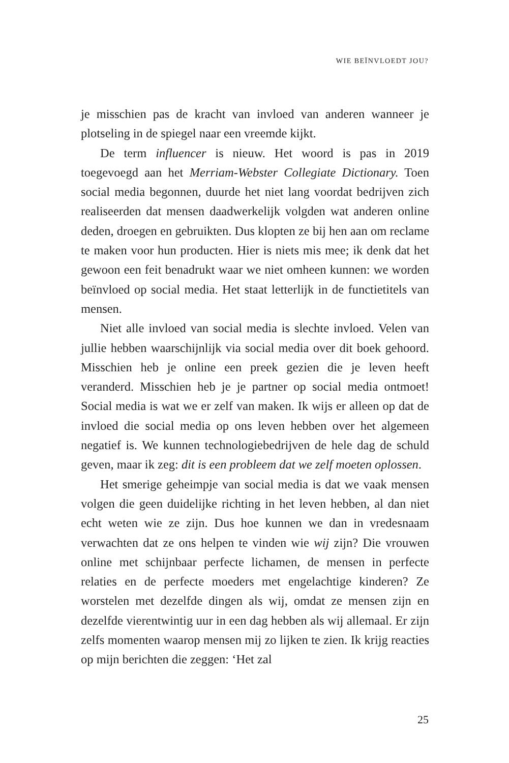WIE BEÏNVLOEDT JOU?
je misschien pas de kracht van invloed van anderen wanneer je plotseling in de spiegel naar een vreemde kijkt.
De term influencer is nieuw. Het woord is pas in 2019 toegevoegd aan het Merriam-Webster Collegiate Dictionary. Toen social media begonnen, duurde het niet lang voordat bedrijven zich realiseerden dat mensen daadwerkelijk volgden wat anderen online deden, droegen en gebruikten. Dus klopten ze bij hen aan om reclame te maken voor hun producten. Hier is niets mis mee; ik denk dat het gewoon een feit benadrukt waar we niet omheen kunnen: we worden beïnvloed op social media. Het staat letterlijk in de functietitels van mensen.
Niet alle invloed van social media is slechte invloed. Velen van jullie hebben waarschijnlijk via social media over dit boek gehoord. Misschien heb je online een preek gezien die je leven heeft veranderd. Misschien heb je je partner op social media ontmoet! Social media is wat we er zelf van maken. Ik wijs er alleen op dat de invloed die social media op ons leven hebben over het algemeen negatief is. We kunnen technologiebedrijven de hele dag de schuld geven, maar ik zeg: dit is een probleem dat we zelf moeten oplossen.
Het smerige geheimpje van social media is dat we vaak mensen volgen die geen duidelijke richting in het leven hebben, al dan niet echt weten wie ze zijn. Dus hoe kunnen we dan in vredesnaam verwachten dat ze ons helpen te vinden wie wij zijn? Die vrouwen online met schijnbaar perfecte lichamen, de mensen in perfecte relaties en de perfecte moeders met engelachtige kinderen? Ze worstelen met dezelfde dingen als wij, omdat ze mensen zijn en dezelfde vierentwintig uur in een dag hebben als wij allemaal. Er zijn zelfs momenten waarop mensen mij zo lijken te zien. Ik krijg reacties op mijn berichten die zeggen: ‘Het zal
25